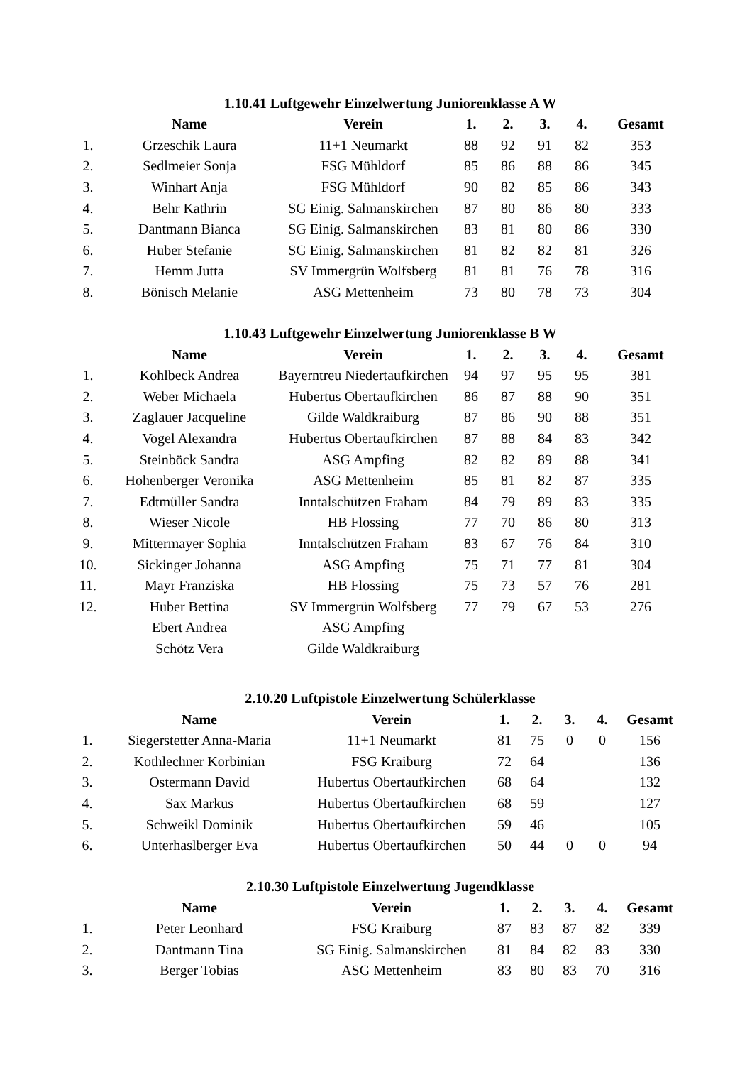1.10.41 Luftgewehr Einzelwertung Juniorenklasse A W
| | Name | Verein | 1. | 2. | 3. | 4. | Gesamt |
| --- | --- | --- | --- | --- | --- | --- | --- |
| 1. | Grzeschik Laura | 11+1 Neumarkt | 88 | 92 | 91 | 82 | 353 |
| 2. | Sedlmeier Sonja | FSG Mühldorf | 85 | 86 | 88 | 86 | 345 |
| 3. | Winhart Anja | FSG Mühldorf | 90 | 82 | 85 | 86 | 343 |
| 4. | Behr Kathrin | SG Einig. Salmanskirchen | 87 | 80 | 86 | 80 | 333 |
| 5. | Dantmann Bianca | SG Einig. Salmanskirchen | 83 | 81 | 80 | 86 | 330 |
| 6. | Huber Stefanie | SG Einig. Salmanskirchen | 81 | 82 | 82 | 81 | 326 |
| 7. | Hemm Jutta | SV Immergrün Wolfsberg | 81 | 81 | 76 | 78 | 316 |
| 8. | Bönisch Melanie | ASG Mettenheim | 73 | 80 | 78 | 73 | 304 |
1.10.43 Luftgewehr Einzelwertung Juniorenklasse B W
| | Name | Verein | 1. | 2. | 3. | 4. | Gesamt |
| --- | --- | --- | --- | --- | --- | --- | --- |
| 1. | Kohlbeck Andrea | Bayerntreu Niedertaufkirchen | 94 | 97 | 95 | 95 | 381 |
| 2. | Weber Michaela | Hubertus Obertaufkirchen | 86 | 87 | 88 | 90 | 351 |
| 3. | Zaglauer Jacqueline | Gilde Waldkraiburg | 87 | 86 | 90 | 88 | 351 |
| 4. | Vogel Alexandra | Hubertus Obertaufkirchen | 87 | 88 | 84 | 83 | 342 |
| 5. | Steinböck Sandra | ASG Ampfing | 82 | 82 | 89 | 88 | 341 |
| 6. | Hohenberger Veronika | ASG Mettenheim | 85 | 81 | 82 | 87 | 335 |
| 7. | Edtmüller Sandra | Inntalschützen Fraham | 84 | 79 | 89 | 83 | 335 |
| 8. | Wieser Nicole | HB Flossing | 77 | 70 | 86 | 80 | 313 |
| 9. | Mittermayer Sophia | Inntalschützen Fraham | 83 | 67 | 76 | 84 | 310 |
| 10. | Sickinger Johanna | ASG Ampfing | 75 | 71 | 77 | 81 | 304 |
| 11. | Mayr Franziska | HB Flossing | 75 | 73 | 57 | 76 | 281 |
| 12. | Huber Bettina | SV Immergrün Wolfsberg | 77 | 79 | 67 | 53 | 276 |
| | Ebert Andrea | ASG Ampfing | | | | | |
| | Schötz Vera | Gilde Waldkraiburg | | | | | |
2.10.20 Luftpistole Einzelwertung Schülerklasse
| | Name | Verein | 1. | 2. | 3. | 4. | Gesamt |
| --- | --- | --- | --- | --- | --- | --- | --- |
| 1. | Siegerstetter Anna-Maria | 11+1 Neumarkt | 81 | 75 | 0 | 0 | 156 |
| 2. | Kothlechner Korbinian | FSG Kraiburg | 72 | 64 | | | 136 |
| 3. | Ostermann David | Hubertus Obertaufkirchen | 68 | 64 | | | 132 |
| 4. | Sax Markus | Hubertus Obertaufkirchen | 68 | 59 | | | 127 |
| 5. | Schweikl Dominik | Hubertus Obertaufkirchen | 59 | 46 | | | 105 |
| 6. | Unterhaslberger Eva | Hubertus Obertaufkirchen | 50 | 44 | 0 | 0 | 94 |
2.10.30 Luftpistole Einzelwertung Jugendklasse
| | Name | Verein | 1. | 2. | 3. | 4. | Gesamt |
| --- | --- | --- | --- | --- | --- | --- | --- |
| 1. | Peter Leonhard | FSG Kraiburg | 87 | 83 | 87 | 82 | 339 |
| 2. | Dantmann Tina | SG Einig. Salmanskirchen | 81 | 84 | 82 | 83 | 330 |
| 3. | Berger Tobias | ASG Mettenheim | 83 | 80 | 83 | 70 | 316 |